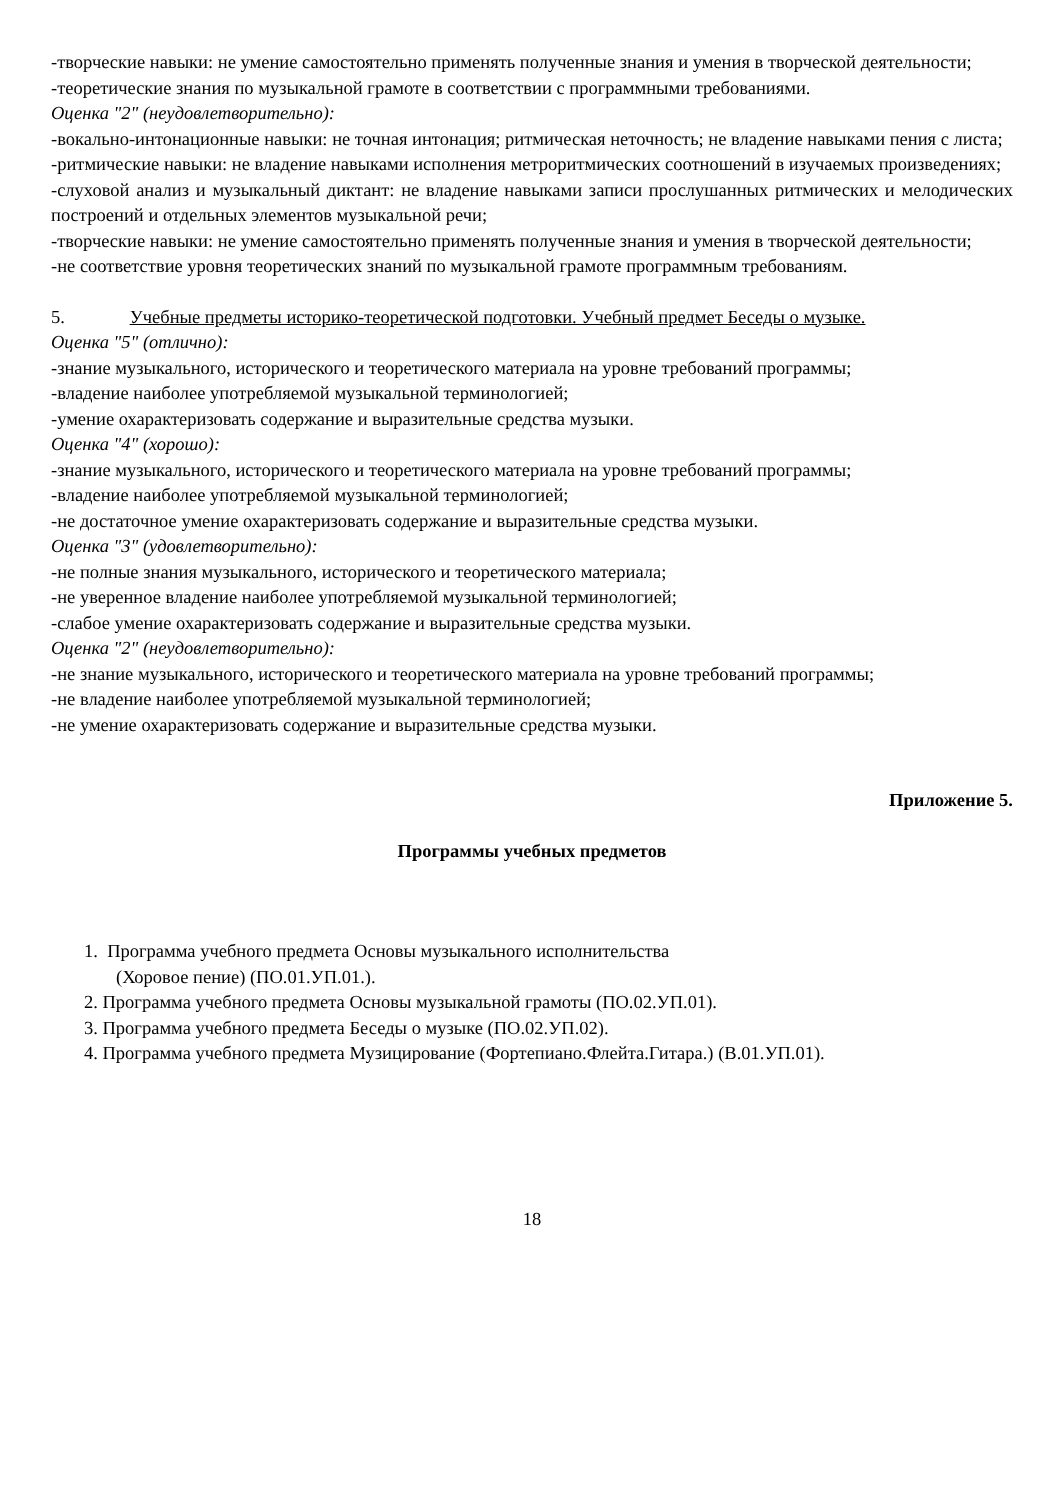-творческие навыки: не умение самостоятельно применять полученные знания и умения в творческой деятельности;
-теоретические знания по музыкальной грамоте в соответствии с программными требованиями.
Оценка "2" (неудовлетворительно):
-вокально-интонационные навыки: не точная интонация; ритмическая неточность; не владение навыками пения с листа;
-ритмические навыки: не владение навыками исполнения метроритмических соотношений в изучаемых произведениях;
-слуховой анализ и музыкальный диктант: не владение навыками записи прослушанных ритмических и мелодических построений и отдельных элементов музыкальной речи;
-творческие навыки: не умение самостоятельно применять полученные знания и умения в творческой деятельности;
-не соответствие уровня теоретических знаний по музыкальной грамоте программным требованиям.
5. Учебные предметы историко-теоретической подготовки. Учебный предмет Беседы о музыке.
Оценка "5" (отлично):
-знание музыкального, исторического и теоретического материала на уровне требований программы;
-владение наиболее употребляемой музыкальной терминологией;
-умение охарактеризовать содержание и выразительные средства музыки.
Оценка "4" (хорошо):
-знание музыкального, исторического и теоретического материала на уровне требований программы;
-владение наиболее употребляемой музыкальной терминологией;
-не достаточное умение охарактеризовать содержание и выразительные средства музыки.
Оценка "3" (удовлетворительно):
-не полные знания музыкального, исторического и теоретического материала;
-не уверенное владение наиболее употребляемой музыкальной терминологией;
-слабое умение охарактеризовать содержание и выразительные средства музыки.
Оценка "2" (неудовлетворительно):
-не знание музыкального, исторического и теоретического материала на уровне требований программы;
-не владение наиболее употребляемой музыкальной терминологией;
-не умение охарактеризовать содержание и выразительные средства музыки.
Приложение 5.
Программы учебных предметов
1. Программа учебного предмета Основы музыкального исполнительства (Хоровое пение) (ПО.01.УП.01.).
2. Программа учебного предмета Основы музыкальной грамоты (ПО.02.УП.01).
3. Программа учебного предмета Беседы о музыке (ПО.02.УП.02).
4. Программа учебного предмета Музицирование (Фортепиано.Флейта.Гитара.) (В.01.УП.01).
18